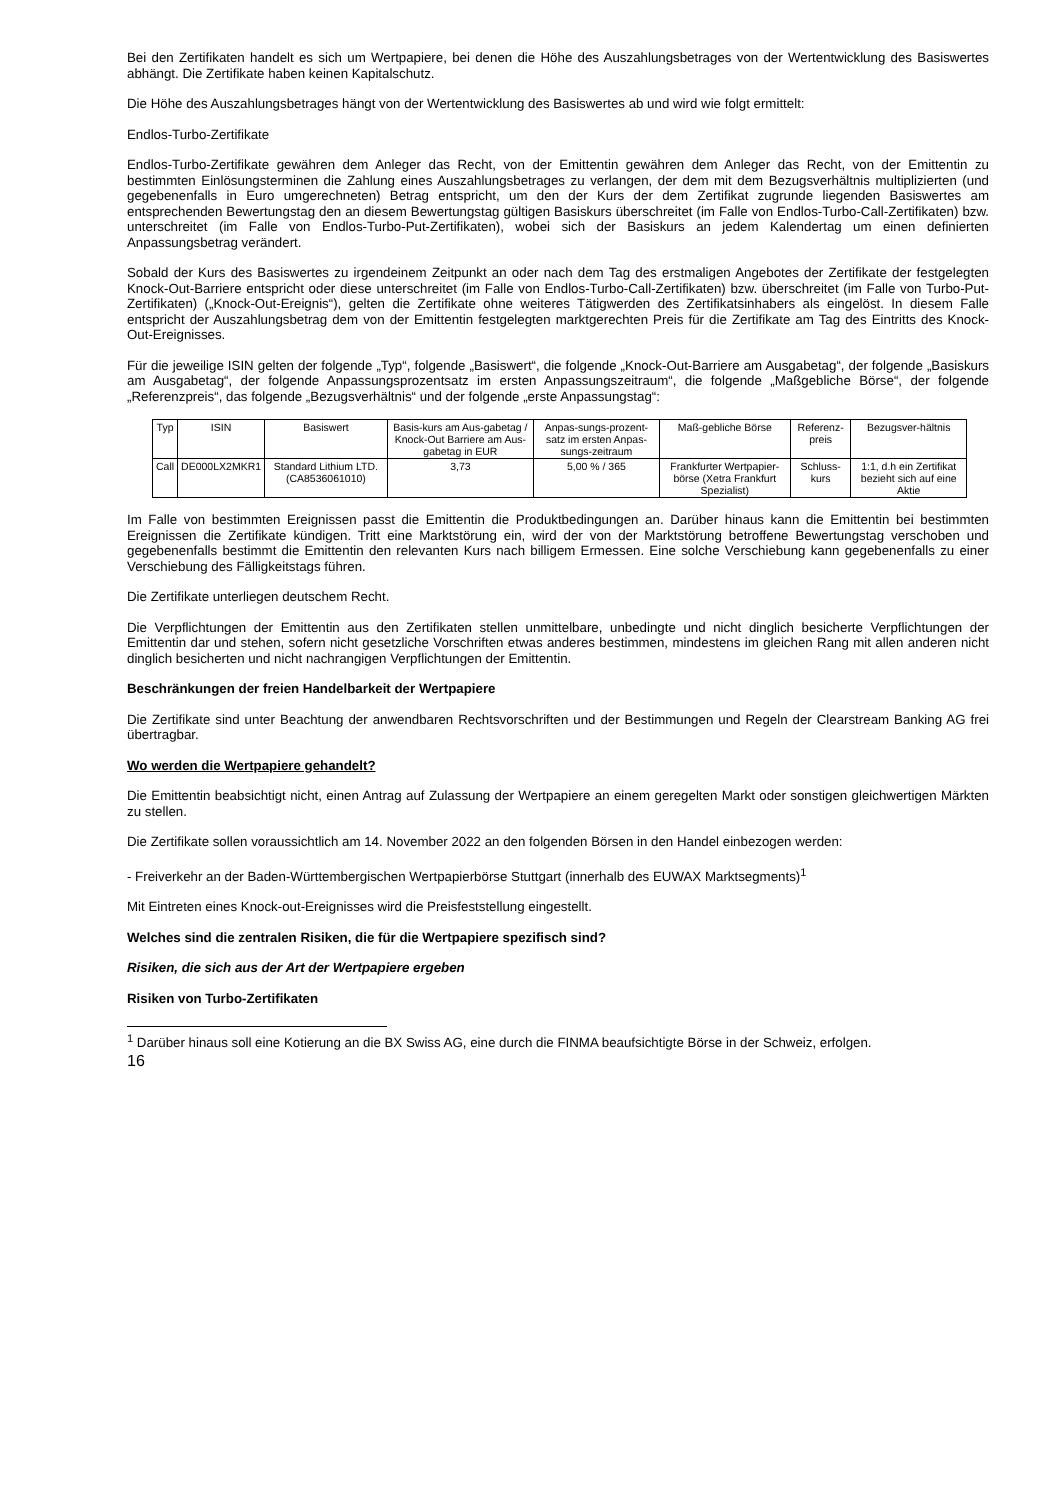Bei den Zertifikaten handelt es sich um Wertpapiere, bei denen die Höhe des Auszahlungsbetrages von der Wertentwicklung des Basiswertes abhängt. Die Zertifikate haben keinen Kapitalschutz.
Die Höhe des Auszahlungsbetrages hängt von der Wertentwicklung des Basiswertes ab und wird wie folgt ermittelt:
Endlos-Turbo-Zertifikate
Endlos-Turbo-Zertifikate gewähren dem Anleger das Recht, von der Emittentin gewähren dem Anleger das Recht, von der Emittentin zu bestimmten Einlösungsterminen die Zahlung eines Auszahlungsbetrages zu verlangen, der dem mit dem Bezugsverhältnis multiplizierten (und gegebenenfalls in Euro umgerechneten) Betrag entspricht, um den der Kurs der dem Zertifikat zugrunde liegenden Basiswertes am entsprechenden Bewertungstag den an diesem Bewertungstag gültigen Basiskurs überschreitet (im Falle von Endlos-Turbo-Call-Zertifikaten) bzw. unterschreitet (im Falle von Endlos-Turbo-Put-Zertifikaten), wobei sich der Basiskurs an jedem Kalendertag um einen definierten Anpassungsbetrag verändert.
Sobald der Kurs des Basiswertes zu irgendeinem Zeitpunkt an oder nach dem Tag des erstmaligen Angebotes der Zertifikate der festgelegten Knock-Out-Barriere entspricht oder diese unterschreitet (im Falle von Endlos-Turbo-Call-Zertifikaten) bzw. überschreitet (im Falle von Turbo-Put-Zertifikaten) („Knock-Out-Ereignis“), gelten die Zertifikate ohne weiteres Tätigwerden des Zertifikatsinhabers als eingelöst. In diesem Falle entspricht der Auszahlungsbetrag dem von der Emittentin festgelegten marktgerechten Preis für die Zertifikate am Tag des Eintritts des Knock-Out-Ereignisses.
Für die jeweilige ISIN gelten der folgende „Typ“, folgende „Basiswert“, die folgende „Knock-Out-Barriere am Ausgabetag“, der folgende „Basiskurs am Ausgabetag“, der folgende Anpassungsprozentsatz im ersten Anpassungszeitraum“, die folgende „Maßgebliche Börse“, der folgende „Referenzpreis“, das folgende „Bezugsverhältnis“ und der folgende „erste Anpassungstag“:
| Typ | ISIN | Basiswert | Basis-kurs am Aus-gabetag / Knock-Out Barriere am Aus-gabetag in EUR | Anpas-sungs-prozent-satz im ersten Anpas-sungs-zeitraum | Maß-gebliche Börse | Referenz-preis | Bezugsver-hältnis |
| Call | DE000LX2MKR1 | Standard Lithium LTD. (CA8536061010) | 3,73 | 5,00 % / 365 | Frankfurter Wertpapier-börse (Xetra Frankfurt Spezialist) | Schluss-kurs | 1:1, d.h ein Zertifikat bezieht sich auf eine Aktie |
Im Falle von bestimmten Ereignissen passt die Emittentin die Produktbedingungen an. Darüber hinaus kann die Emittentin bei bestimmten Ereignissen die Zertifikate kündigen. Tritt eine Marktstörung ein, wird der von der Marktstörung betroffene Bewertungstag verschoben und gegebenenfalls bestimmt die Emittentin den relevanten Kurs nach billigem Ermessen. Eine solche Verschiebung kann gegebenenfalls zu einer Verschiebung des Fälligkeitstags führen.
Die Zertifikate unterliegen deutschem Recht.
Die Verpflichtungen der Emittentin aus den Zertifikaten stellen unmittelbare, unbedingte und nicht dinglich besicherte Verpflichtungen der Emittentin dar und stehen, sofern nicht gesetzliche Vorschriften etwas anderes bestimmen, mindestens im gleichen Rang mit allen anderen nicht dinglich besicherten und nicht nachrangigen Verpflichtungen der Emittentin.
Beschränkungen der freien Handelbarkeit der Wertpapiere
Die Zertifikate sind unter Beachtung der anwendbaren Rechtsvorschriften und der Bestimmungen und Regeln der Clearstream Banking AG frei übertragbar.
Wo werden die Wertpapiere gehandelt?
Die Emittentin beabsichtigt nicht, einen Antrag auf Zulassung der Wertpapiere an einem geregelten Markt oder sonstigen gleichwertigen Märkten zu stellen.
Die Zertifikate sollen voraussichtlich am 14. November 2022 an den folgenden Börsen in den Handel einbezogen werden:
- Freiverkehr an der Baden-Württembergischen Wertpapierbörse Stuttgart (innerhalb des EUWAX Marktsegments)<sup>1</sup>
Mit Eintreten eines Knock-out-Ereignisses wird die Preisfeststellung eingestellt.
Welches sind die zentralen Risiken, die für die Wertpapiere spezifisch sind?
Risiken, die sich aus der Art der Wertpapiere ergeben
Risiken von Turbo-Zertifikaten
<sup>1</sup> Darüber hinaus soll eine Kotierung an die BX Swiss AG, eine durch die FINMA beaufsichtigte Börse in der Schweiz, erfolgen.
16